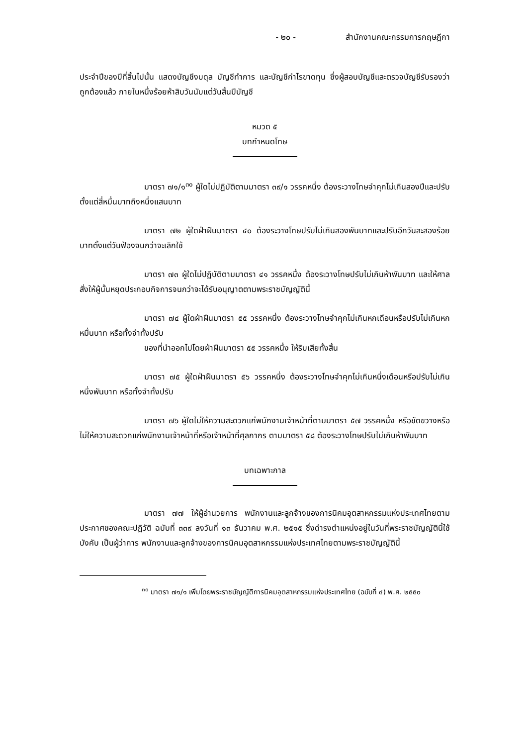- ๒๐ - สำนักงานคณะกรรมการกฤษฎีกา
ประจำปีของปีที่สิ้นไปนั้น แสดงบัญชีงบดุล บัญชีทำการ และบัญชีกำไรขาดทุน ซึ่งผู้สอบบัญชีและตรวจบัญชีรับรองว่าถูกต้องแล้ว ภายในหนึ่งร้อยห้าสิบวันนับแต่วันสิ้นปีบัญชี
หมวด ๕
บทกำหนดโทษ
มาตรา ๗๑/๑<sup>๓๐</sup> ผู้ใดไม่ปฏิบัติตามมาตรา ๓๙/๑ วรรคหนึ่ง ต้องระวางโทษจำคุกไม่เกินสองปีและปรับตั้งแต่สี่หมื่นบาทถึงหนึ่งแสนบาท
มาตรา ๗๒ ผู้ใดฝ่าฝืนมาตรา ๔๐ ต้องระวางโทษปรับไม่เกินสองพันบาทและปรับอีกวันละสองร้อยบาทตั้งแต่วันฟ้องจนกว่าจะเลิกใช้
มาตรา ๗๓ ผู้ใดไม่ปฏิบัติตามมาตรา ๔๑ วรรคหนึ่ง ต้องระวางโทษปรับไม่เกินห้าพันบาท และให้ศาลสั่งให้ผู้นั้นหยุดประกอบกิจการจนกว่าจะได้รับอนุญาตตามพระราชบัญญัตินี้
มาตรา ๗๔ ผู้ใดฝ่าฝืนมาตรา ๕๕ วรรคหนึ่ง ต้องระวางโทษจำคุกไม่เกินหกเดือนหรือปรับไม่เกินหกหมื่นบาท หรือทั้งจำทั้งปรับ
ของที่นำออกไปโดยฝ่าฝืนมาตรา ๕๕ วรรคหนึ่ง ให้ริบเสียทั้งสิ้น
มาตรา ๗๕ ผู้ใดฝ่าฝืนมาตรา ๕๖ วรรคหนึ่ง ต้องระวางโทษจำคุกไม่เกินหนึ่งเดือนหรือปรับไม่เกินหนึ่งพันบาท หรือทั้งจำทั้งปรับ
มาตรา ๗๖ ผู้ใดไม่ให้ความสะดวกแก่พนักงานเจ้าหน้าที่ตามมาตรา ๕๗ วรรคหนึ่ง หรือขัดขวางหรือไม่ให้ความสะดวกแก่พนักงานเจ้าหน้าที่หรือเจ้าหน้าที่ศุลกากร ตามมาตรา ๕๘ ต้องระวางโทษปรับไม่เกินห้าพันบาท
บทเฉพาะกาล
มาตรา ๗๗ ให้ผู้อำนวยการ พนักงานและลูกจ้างของการนิคมอุตสาหกรรมแห่งประเทศไทยตามประกาศของคณะปฏิวัติ ฉบับที่ ๓๓๙ ลงวันที่ ๑๓ ธันวาคม พ.ศ. ๒๕๑๕ ซึ่งดำรงตำแหน่งอยู่ในวันที่พระราชบัญญัตินี้ใช้บังคับ เป็นผู้ว่าการ พนักงานและลูกจ้างของการนิคมอุตสาหกรรมแห่งประเทศไทยตามพระราชบัญญัตินี้
<sup>๓๐</sup> มาตรา ๗๑/๑ เพิ่มโดยพระราชบัญญัติการนิคมอุตสาหกรรมแห่งประเทศไทย (ฉบับที่ ๔) พ.ศ. ๒๕๕๐